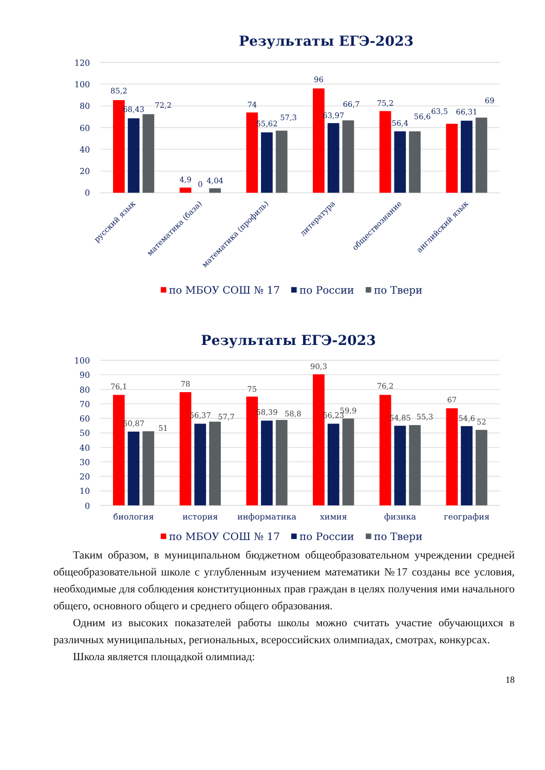Результаты ЕГЭ-2023
120
100
80
60
40
20
0
85,2
68,43
72,2
4,9
0
4,04
74
55,62
57,3
96
63,97
66,7
75,2
56,4
56,6
63,5
66,31
69
русский язык
математика (база)
математика (профиль)
литература
обществознание
английский язык
по МБОУ СОШ № 17
по России
по Твери
Результаты ЕГЭ-2023
100
90
80
70
60
50
40
30
20
10
0
76,1
50,87
51
78
56,37
57,7
75
58,39
58,8
90,3
56,23
59,9
76,2
54,85
55,3
67
54,6
52
биология
история
информатика
химия
физика
география
по МБОУ СОШ № 17
по России
по Твери
Таким образом, в муниципальном бюджетном общеобразовательном учреждении средней общеобразовательной школе с углубленным изучением математики №17 созданы все условия, необходимые для соблюдения конституционных прав граждан в целях получения ими начального общего, основного общего и среднего общего образования.
Одним из высоких показателей работы школы можно считать участие обучающихся в различных муниципальных, региональных, всероссийских олимпиадах, смотрах, конкурсах.
Школа является площадкой олимпиад:
18